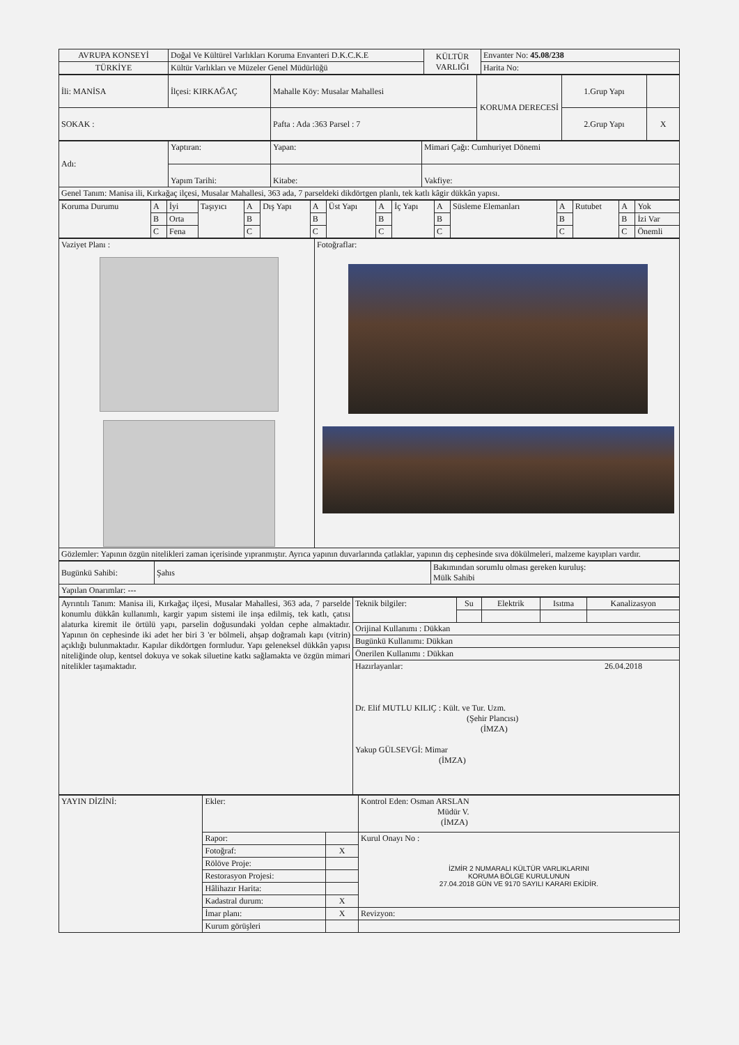| AVRUPA KONSEYİ | Doğal Ve Kültürel Varlıkları Koruma Envanteri D.K.C.K.E | KÜLTÜR VARLIĞI | Envanter No: 45.08/238 |
| TÜRKİYE | Kültür Varlıkları ve Müzeler Genel Müdürlüğü | | Harita No: |
| İli: MANİSA | İlçesi: KIRKAĞAÇ | Mahalle Köy: Musalar Mahallesi | KORUMA DERECESİ | 1.Grup Yapı | |
| SOKAK : | | Pafta : Ada :363 Parsel : 7 | | 2.Grup Yapı | X |
| Adı: | Yaptıran: | Yapan: | Mimari Çağı: Cumhuriyet Dönemi |
| | Yapım Tarihi: | Kitabe: | Vakfiye: |
| Genel Tanım: Manisa ili, Kırkağaç ilçesi, Musalar Mahallesi, 363 ada, 7 parseldeki dikdörtgen planlı, tek katlı kâgir dükkân yapısı. | | | |
| Koruma Durumu | A | İyi | Taşıyıcı | A | Dış Yapı | A | Üst Yapı | A | İç Yapı | A | Süsleme Elemanları | A | Rutubet | A | Yok |
| | B | Orta | | B | | B | | B | | B | | B | | B | İzi Var |
| | C | Fena | | C | | C | | C | | C | | C | | C | Önemli |
| Vaziyet Planı : | Fotoğraflar: |
| Gözlemler: Yapının özgün nitelikleri zaman içerisinde yıpranmıştır. Ayrıca yapının duvarlarında çatlaklar, yapının dış cephesinde sıva dökülmeleri, malzeme kayıpları vardır. | |
| Bugünkü Sahibi: | Şahıs | Bakımından sorumlu olması gereken kuruluş: Mülk Sahibi |
| Yapılan Onarımlar: --- | | |
| Ayrıntılı Tanım: Manisa ili, Kırkağaç ilçesi, Musalar Mahallesi, 363 ada, 7 parselde konumlu dükkân kullanımlı, kargir yapım sistemi ile inşa edilmiş, tek katlı, çatısı alaturka kiremit ile örtülü yapı, parselin doğusundaki yoldan cephe almaktadır. Yapının ön cephesinde iki adet her biri 3 'er bölmeli, ahşap doğramalı kapı (vitrin) açıklığı bulunmaktadır. Kapılar dikdörtgen formludur. Yapı geleneksel dükkân yapısı niteliğinde olup, kentsel dokuya ve sokak siluetine katkı sağlamakta ve özgün mimari nitelikler taşımaktadır. | Teknik bilgiler: | Su | Elektrik | Isıtma | Kanalizasyon |
| | Orijinal Kullanımı : Dükkan | | | | |
| | Bugünkü Kullanımı: Dükkan | | | | |
| | Önerilen Kullanımı : Dükkan | | | | |
| | Hazırlayanlar: 26.04.2018 Dr. Elif MUTLU KILIÇ : Kült. ve Tur. Uzm. (Şehir Plancısı) (İMZA) Yakup GÜLSEVGİ: Mimar (İMZA) | | | | |
| YAYIN DİZİNİ: | Ekler: | | Kontrol Eden: Osman ARSLAN Müdür V. (İMZA) |
| | Rapor: | | Kurul Onayı No : İZMİR 2 NUMARALI KÜLTÜR VARLIKLARINI KORUMA BÖLGE KURULUNUN 27.04.2018 GÜN VE 9170 SAYILI KARARI EKİDİR. |
| | Fotoğraf: | X | |
| | Rölöve Proje: | | |
| | Restorasyon Projesi: | | |
| | Hâlihazır Harita: | | |
| | Kadastral durum: | X | |
| | İmar planı: | X | Revizyon: |
| | Kurum görüşleri | | |